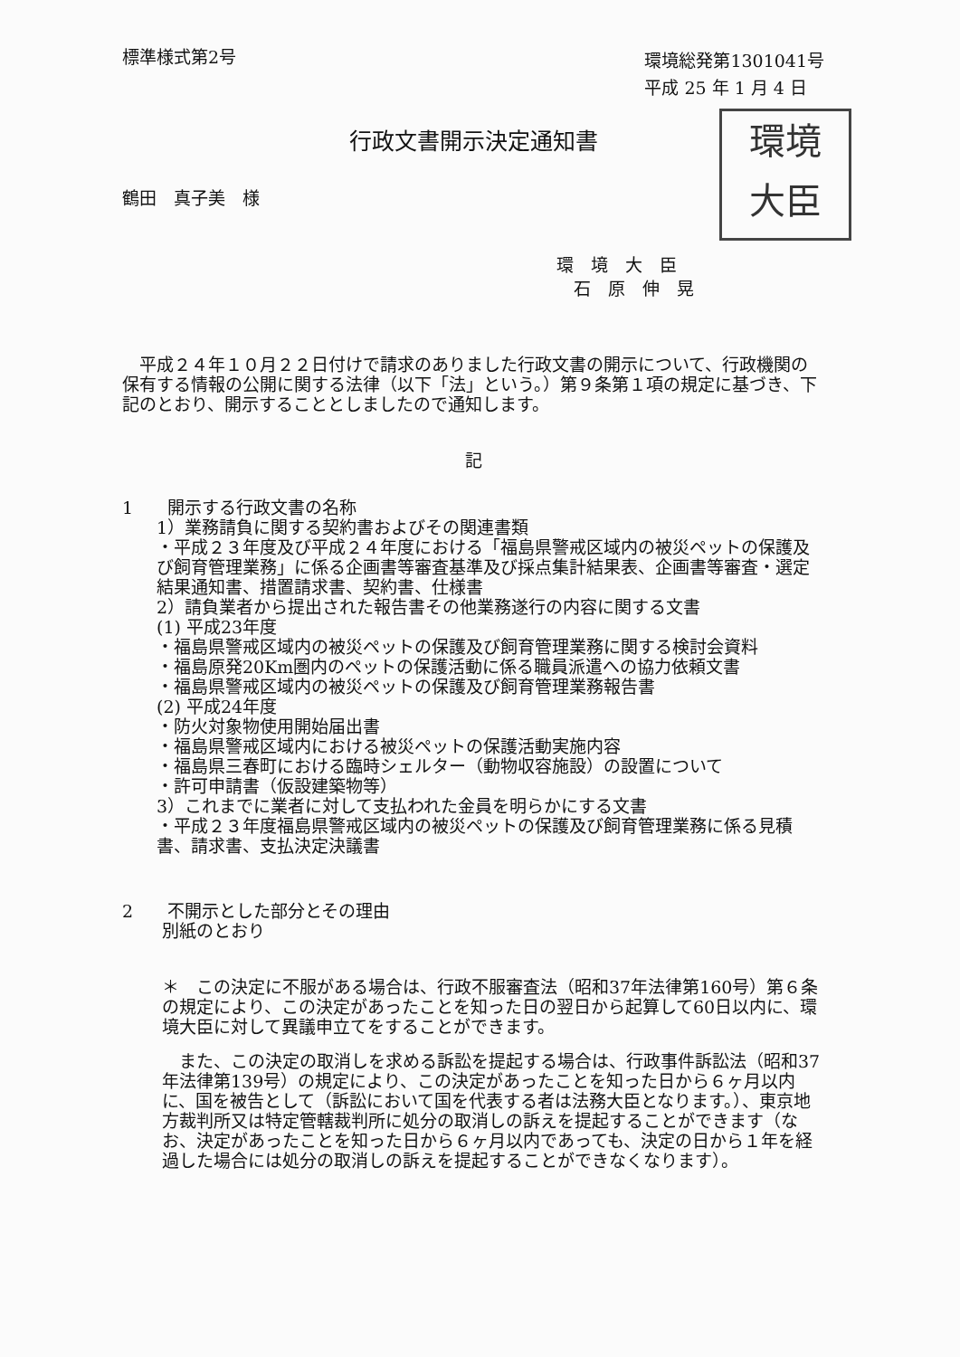標準様式第2号
環境総発第1301041号
平成 25 年 1 月 4 日
行政文書開示決定通知書
鶴田　真子美　様
環境
大臣
環　境　大　臣
　石　原　伸　晃
平成２４年１０月２２日付けで請求のありました行政文書の開示について、行政機関の保有する情報の公開に関する法律（以下「法」という。）第９条第１項の規定に基づき、下記のとおり、開示することとしましたので通知します。
記
1　　開示する行政文書の名称
1）業務請負に関する契約書およびその関連書類
・平成２３年度及び平成２４年度における「福島県警戒区域内の被災ペットの保護及び飼育管理業務」に係る企画書等審査基準及び採点集計結果表、企画書等審査・選定結果通知書、措置請求書、契約書、仕様書
2）請負業者から提出された報告書その他業務遂行の内容に関する文書
(1) 平成23年度
・福島県警戒区域内の被災ペットの保護及び飼育管理業務に関する検討会資料
・福島原発20Km圏内のペットの保護活動に係る職員派遣への協力依頼文書
・福島県警戒区域内の被災ペットの保護及び飼育管理業務報告書
(2) 平成24年度
・防火対象物使用開始届出書
・福島県警戒区域内における被災ペットの保護活動実施内容
・福島県三春町における臨時シェルター（動物収容施設）の設置について
・許可申請書（仮設建築物等）
3）これまでに業者に対して支払われた金員を明らかにする文書
・平成２３年度福島県警戒区域内の被災ペットの保護及び飼育管理業務に係る見積書、請求書、支払決定決議書
2　　不開示とした部分とその理由
別紙のとおり
＊　この決定に不服がある場合は、行政不服審査法（昭和37年法律第160号）第６条の規定により、この決定があったことを知った日の翌日から起算して60日以内に、環境大臣に対して異議申立てをすることができます。
また、この決定の取消しを求める訴訟を提起する場合は、行政事件訴訟法（昭和37年法律第139号）の規定により、この決定があったことを知った日から６ヶ月以内に、国を被告として（訴訟において国を代表する者は法務大臣となります。）、東京地方裁判所又は特定管轄裁判所に処分の取消しの訴えを提起することができます（なお、決定があったことを知った日から６ヶ月以内であっても、決定の日から１年を経過した場合には処分の取消しの訴えを提起することができなくなります）。